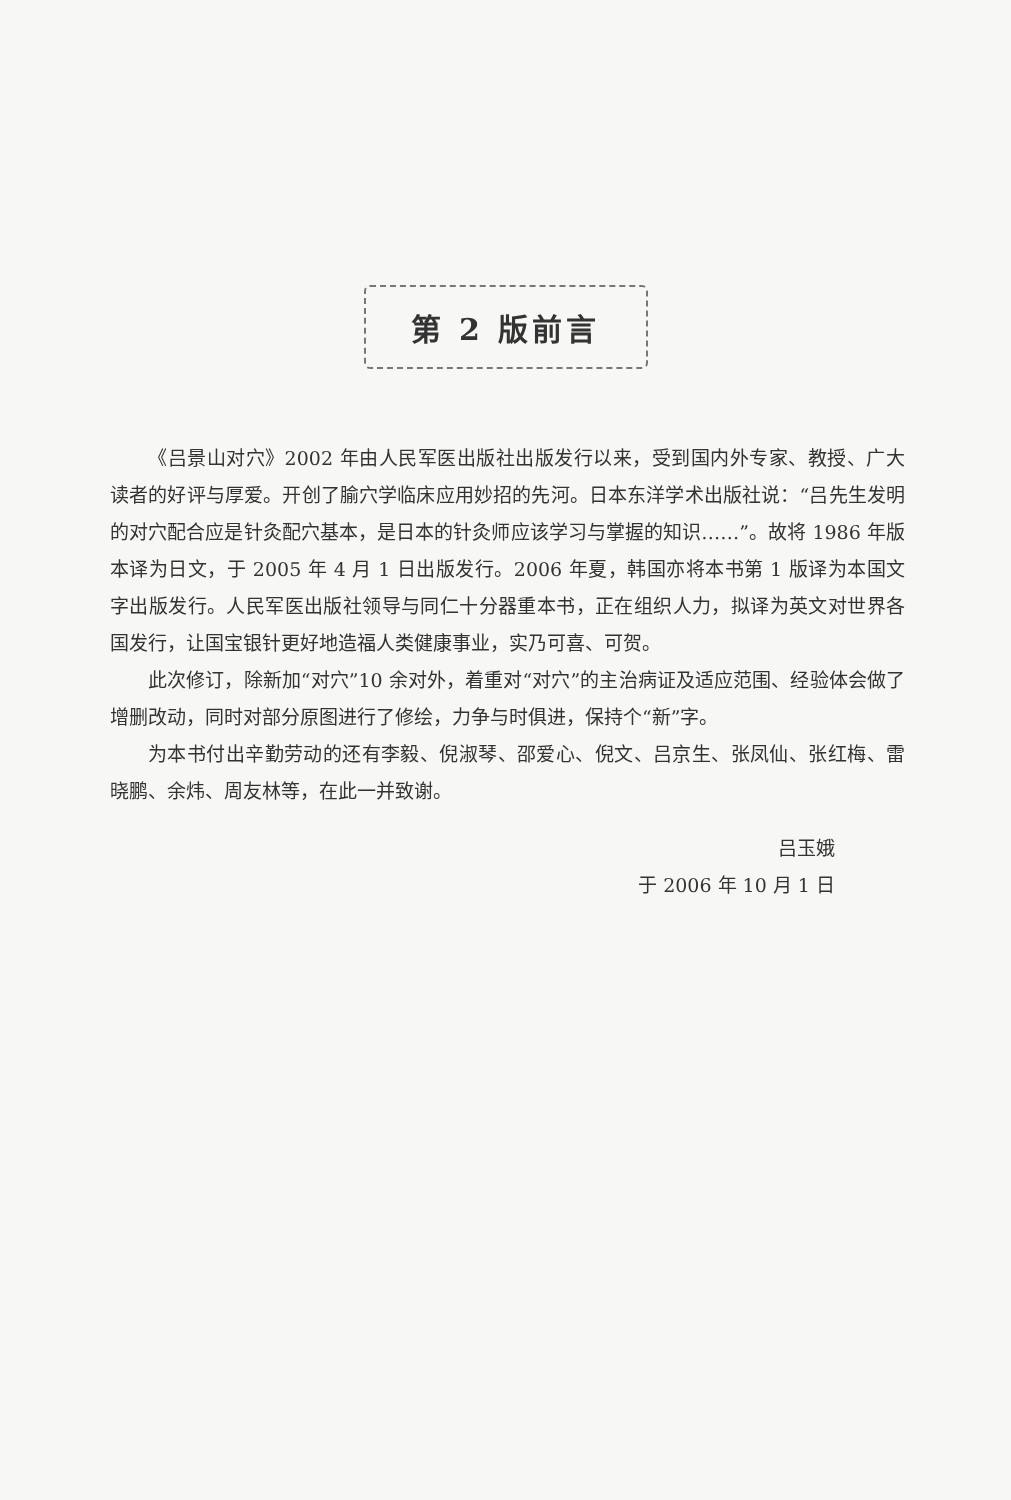第 2 版前言
《吕景山对穴》2002 年由人民军医出版社出版发行以来，受到国内外专家、教授、广大读者的好评与厚爱。开创了腧穴学临床应用妙招的先河。日本东洋学术出版社说：“吕先生发明的对穴配合应是针灸配穴基本，是日本的针灸师应该学习与掌握的知识……”。故将 1986 年版本译为日文，于 2005 年 4 月 1 日出版发行。2006 年夏，韩国亦将本书第 1 版译为本国文字出版发行。人民军医出版社领导与同仁十分器重本书，正在组织人力，拟译为英文对世界各国发行，让国宝银针更好地造福人类健康事业，实乃可喜、可贺。
此次修订，除新加“对穴”10 余对外，着重对“对穴”的主治病证及适应范围、经验体会做了增删改动，同时对部分原图进行了修绘，力争与时俱进，保持个“新”字。
为本书付出辛勤劳动的还有李毅、倪淑琴、邵爱心、倪文、吕京生、张凤仙、张红梅、雷晓鹏、余炜、周友林等，在此一并致谢。
吕玉娥
于 2006 年 10 月 1 日